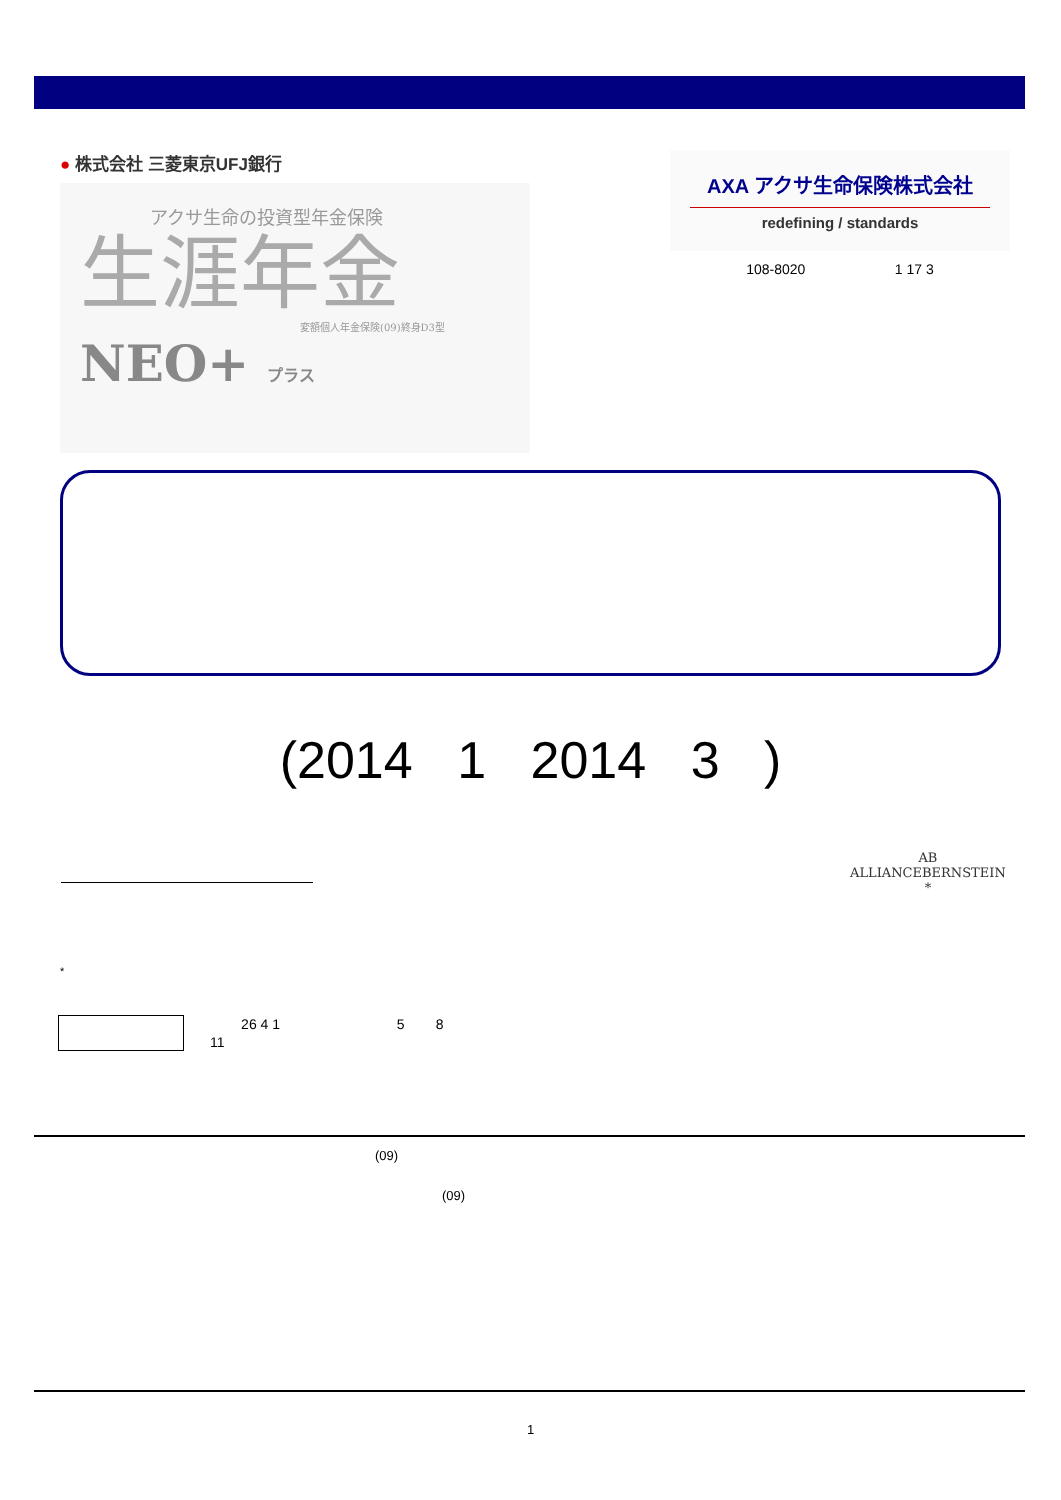● 株式会社 三菱東京UFJ銀行
アクサ生命の投資型年金保険
生涯年金
変額個人年金保険(09)終身D3型
NEO+ プラス
AXA アクサ生命保険株式会社
redefining / standards
108-8020 1 17 3
(2014 1 2014 3 )
AB
ALLIANCEBERNSTEIN
*
*
26 4 1 5 8
11
(09)
(09)
1